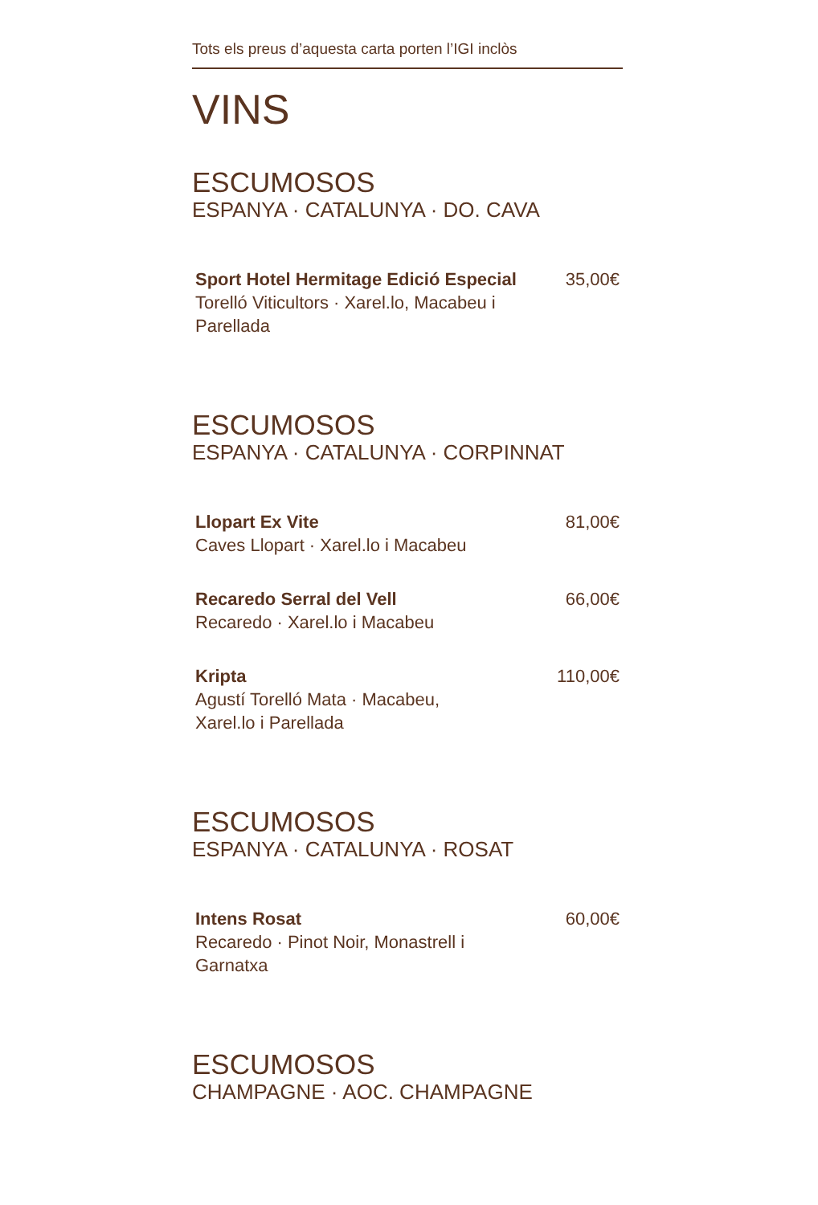Tots els preus d’aquesta carta porten l’IGI inclòs
VINS
ESCUMOSOS
ESPANYA · CATALUNYA · DO. CAVA
Sport Hotel Hermitage Edició Especial
Torelló Viticultors · Xarel.lo, Macabeu i Parellada
35,00€
ESCUMOSOS
ESPANYA · CATALUNYA · CORPINNAT
Llopart Ex Vite
Caves Llopart · Xarel.lo i Macabeu
81,00€
Recaredo Serral del Vell
Recaredo · Xarel.lo i Macabeu
66,00€
Kripta
Agustí Torelló Mata · Macabeu,
Xarel.lo i Parellada
110,00€
ESCUMOSOS
ESPANYA · CATALUNYA · ROSAT
Intens Rosat
Recaredo · Pinot Noir, Monastrell i Garnatxa
60,00€
ESCUMOSOS
CHAMPAGNE · AOC. CHAMPAGNE